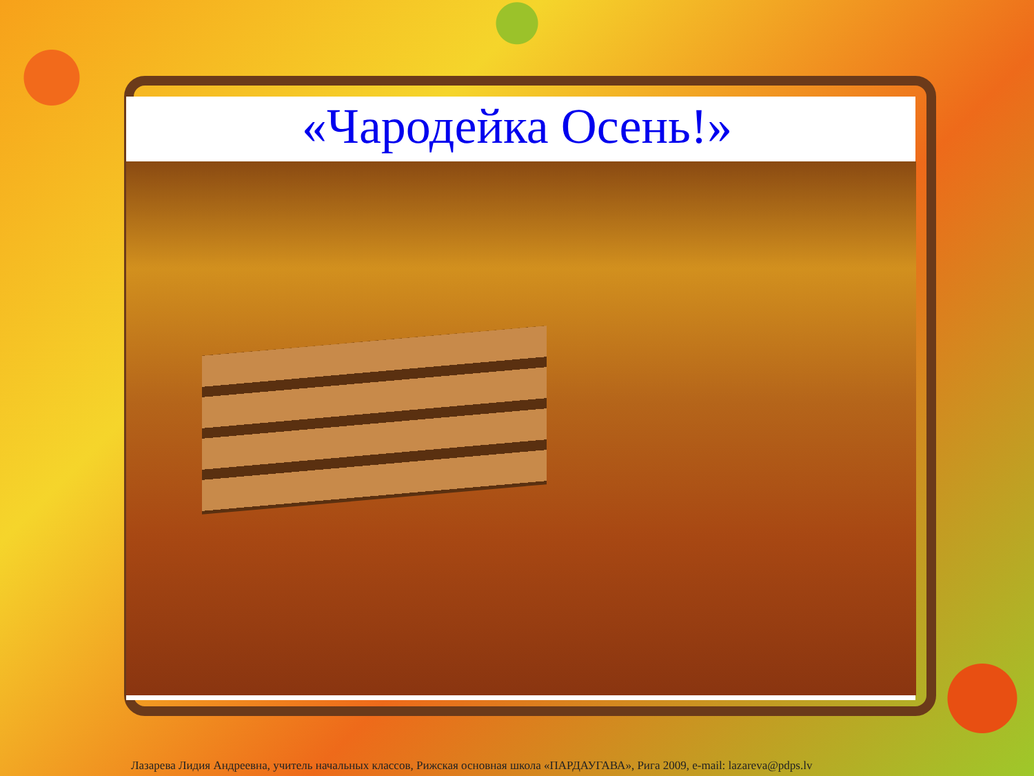«Чародейка Осень!»
Лазарева Лидия Андреевна, учитель начальных классов, Рижская основная школа «ПАРДАУГАВА», Рига 2009, e-mail: lazareva@pdps.lv